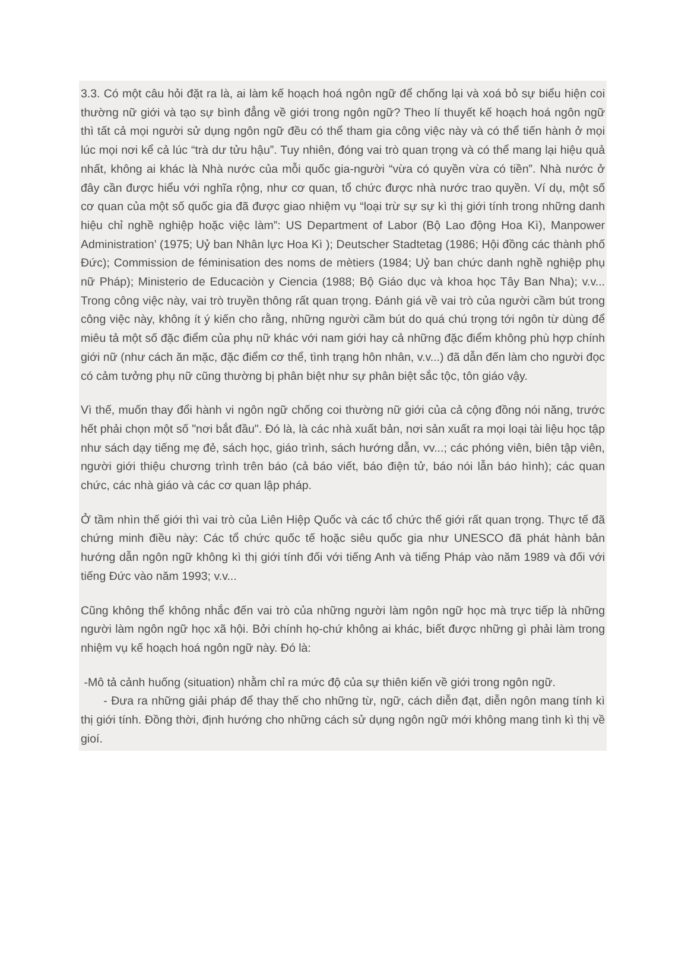3.3. Có một câu hỏi đặt ra là, ai làm kế hoạch hoá ngôn ngữ để chống lại và xoá bỏ sự biểu hiện coi thường nữ giới và tạo sự bình đẳng về giới trong ngôn ngữ? Theo lí thuyết kế hoạch hoá ngôn ngữ thì tất cả mọi người sử dụng ngôn ngữ đều có thể tham gia công việc này và có thể tiến hành ở mọi lúc mọi nơi kể cả lúc “trà dư tửu hậu”. Tuy nhiên, đóng vai trò quan trọng và có thể mang lại hiệu quả nhất, không ai khác là Nhà nước của mỗi quốc gia-người “vừa có quyền vừa có tiền”. Nhà nước ở đây cần được hiểu với nghĩa rộng, như cơ quan, tổ chức được nhà nước trao quyền. Ví dụ, một số cơ quan của một số quốc gia đã được giao nhiệm vụ “loại trừ sự sự kì thị giới tính trong những danh hiệu chỉ nghề nghiệp hoặc việc làm”: US Department of Labor (Bộ Lao động Hoa Kì), Manpower Administration’ (1975; Uỷ ban Nhân lực Hoa Kì ); Deutscher Stadtetag (1986; Hội đồng các thành phố Đức); Commission de féminisation des noms de mètiers (1984; Uỷ ban chức danh nghề nghiệp phụ nữ Pháp); Ministerio de Educaciòn y Ciencia (1988; Bộ Giáo dục và khoa học Tây Ban Nha); v.v... Trong công việc này, vai trò truyền thông rất quan trọng. Đánh giá về vai trò của người cầm bút trong công việc này, không ít ý kiến cho rằng, những người cầm bút do quá chú trọng tới ngôn từ dùng để miêu tả một số đặc điểm của phụ nữ khác với nam giới hay cả những đặc điểm không phù hợp chính giới nữ (như cách ăn mặc, đặc điểm cơ thể, tình trạng hôn nhân, v.v...) đã dẫn đến làm cho người đọc có cảm tưởng phụ nữ cũng thường bị phân biệt như sự phân biệt sắc tộc, tôn giáo vậy.
Vì thế, muốn thay đổi hành vi ngôn ngữ chống coi thường nữ giới của cả cộng đồng nói năng, trước hết phải chọn một số "nơi bắt đầu". Đó là, là các nhà xuất bản, nơi sản xuất ra mọi loại tài liệu học tập như sách dạy tiếng mẹ đẻ, sách học, giáo trình, sách hướng dẫn, vv...; các phóng viên, biên tập viên, người giới thiệu chương trình trên báo (cả báo viết, báo điện tử, báo nói lẫn báo hình); các quan chức, các nhà giáo và các cơ quan lập pháp.
Ở tầm nhìn thế giới thì vai trò của Liên Hiệp Quốc và các tổ chức thế giới rất quan trọng. Thực tế đã chứng minh điều này: Các tổ chức quốc tế hoặc siêu quốc gia như UNESCO đã phát hành bản hướng dẫn ngôn ngữ không kì thị giới tính đối với tiếng Anh và tiếng Pháp vào năm 1989 và đối với tiếng Đức vào năm 1993; v.v...
Cũng không thể không nhắc đến vai trò của những người làm ngôn ngữ học mà trực tiếp là những người làm ngôn ngữ học xã hội. Bởi chính họ-chứ không ai khác, biết được những gì phải làm trong nhiệm vụ kế hoạch hoá ngôn ngữ này. Đó là:
-Mô tả cảnh huống (situation) nhằm chỉ ra mức độ của sự thiên kiến về giới trong ngôn ngữ.
- Đưa ra những giải pháp để thay thế cho những từ, ngữ, cách diễn đạt, diễn ngôn mang tính kì thị giới tính. Đồng thời, định hướng cho những cách sử dụng ngôn ngữ mới không mang tình kì thị về gioí.